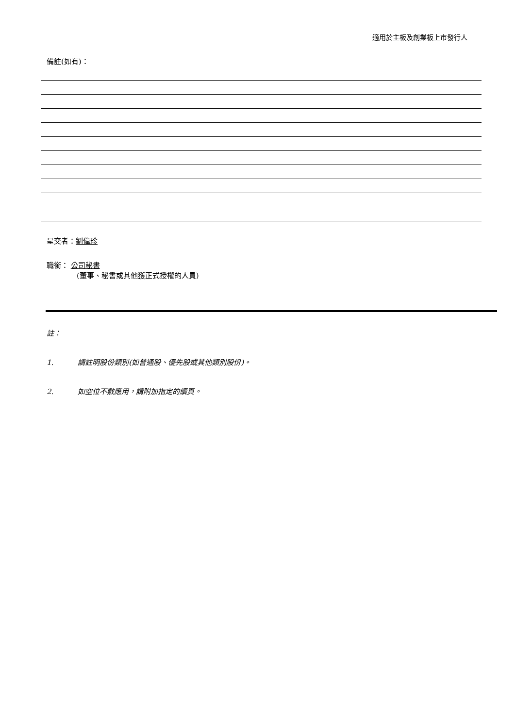適用於主板及創業板上市發行人
備註(如有)：
呈交者：劉偉珍
職銜： 公司秘書
(董事、秘書或其他獲正式授權的人員)
註：
1. 請註明股份類別(如普通股、優先股或其他類別股份)。
2. 如空位不敷應用，請附加指定的續頁。